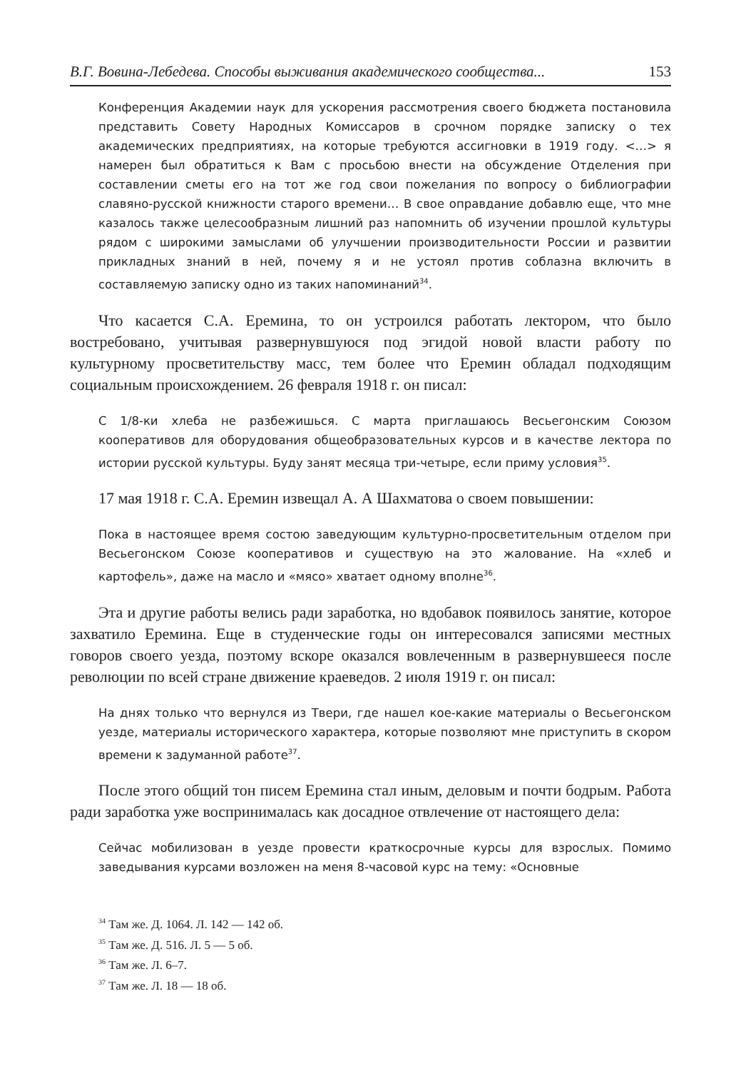В.Г. Вовина-Лебедева. Способы выживания академического сообщества... 153
Конференция Академии наук для ускорения рассмотрения своего бюджета постановила представить Совету Народных Комиссаров в срочном порядке записку о тех академических предприятиях, на которые требуются ассигновки в 1919 году. <…> я намерен был обратиться к Вам с просьбою внести на обсуждение Отделения при составлении сметы его на тот же год свои пожелания по вопросу о библиографии славяно-русской книжности старого времени… В свое оправдание добавлю еще, что мне казалось также целесообразным лишний раз напомнить об изучении прошлой культуры рядом с широкими замыслами об улучшении производительности России и развитии прикладных знаний в ней, почему я и не устоял против соблазна включить в составляемую записку одно из таких напоминаний<sup>34</sup>.
Что касается С.А. Еремина, то он устроился работать лектором, что было востребовано, учитывая развернувшуюся под эгидой новой власти работу по культурному просветительству масс, тем более что Еремин обладал подходящим социальным происхождением. 26 февраля 1918 г. он писал:
С 1/8-ки хлеба не разбежишься. С марта приглашаюсь Весьегонским Союзом кооперативов для оборудования общеобразовательных курсов и в качестве лектора по истории русской культуры. Буду занят месяца три-четыре, если приму условия<sup>35</sup>.
17 мая 1918 г. С.А. Еремин извещал А. А Шахматова о своем повышении:
Пока в настоящее время состою заведующим культурно-просветительным отделом при Весьегонском Союзе кооперативов и существую на это жалование. На «хлеб и картофель», даже на масло и «мясо» хватает одному вполне<sup>36</sup>.
Эта и другие работы велись ради заработка, но вдобавок появилось занятие, которое захватило Еремина. Еще в студенческие годы он интересовался записями местных говоров своего уезда, поэтому вскоре оказался вовлеченным в развернувшееся после революции по всей стране движение краеведов. 2 июля 1919 г. он писал:
На днях только что вернулся из Твери, где нашел кое-какие материалы о Весьегонском уезде, материалы исторического характера, которые позволяют мне приступить в скором времени к задуманной работе<sup>37</sup>.
После этого общий тон писем Еремина стал иным, деловым и почти бодрым. Работа ради заработка уже воспринималась как досадное отвлечение от настоящего дела:
Сейчас мобилизован в уезде провести краткосрочные курсы для взрослых. Помимо заведывания курсами возложен на меня 8-часовой курс на тему: «Основные
<sup>34</sup> Там же. Д. 1064. Л. 142 — 142 об.
<sup>35</sup> Там же. Д. 516. Л. 5 — 5 об.
<sup>36</sup> Там же. Л. 6–7.
<sup>37</sup> Там же. Л. 18 — 18 об.